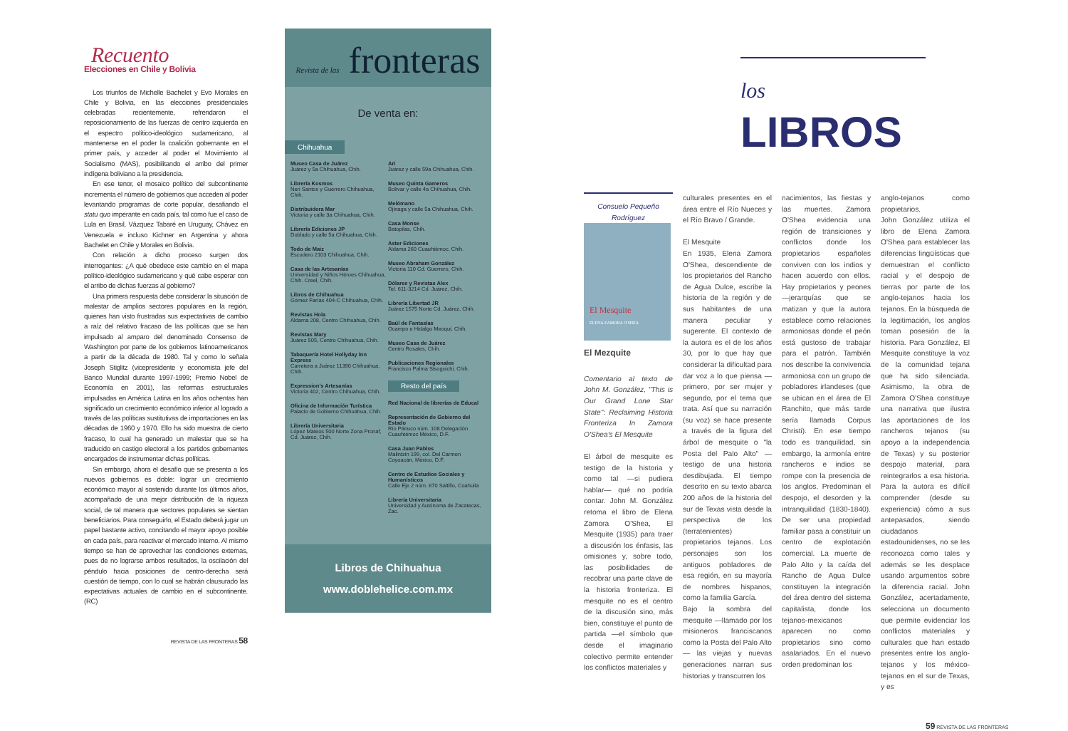Recuento
Elecciones en Chile y Bolivia
Los triunfos de Michelle Bachelet y Evo Morales en Chile y Bolivia, en las elecciones presidenciales celebradas recientemente, refrendaron el reposicionamiento de las fuerzas de centro izquierda en el espectro político-ideológico sudamericano, al mantenerse en el poder la coalición gobernante en el primer país, y acceder al poder el Movimiento al Socialismo (MAS), posibilitando el arribo del primer indígena boliviano a la presidencia.
En ese tenor, el mosaico político del subcontinente incrementa el número de gobiernos que acceden al poder levantando programas de corte popular, desafiando el statu quo imperante en cada país, tal como fue el caso de Lula en Brasil, Vázquez Tabaré en Uruguay, Chávez en Venezuela e incluso Kichner en Argentina y ahora Bachelet en Chile y Morales en Bolivia.
Con relación a dicho proceso surgen dos interrogantes: ¿A qué obedece este cambio en el mapa político-ideológico sudamericano y qué cabe esperar con el arribo de dichas fuerzas al gobierno?
Una primera respuesta debe considerar la situación de malestar de amplios sectores populares en la región, quienes han visto frustradas sus expectativas de cambio a raíz del relativo fracaso de las políticas que se han impulsado al amparo del denominado Consenso de Washington por parte de los gobiernos latinoamericanos a partir de la década de 1980. Tal y como lo señala Joseph Stiglitz (vicepresidente y economista jefe del Banco Mundial durante 1997-1999; Premio Nobel de Economía en 2001), las reformas estructurales impulsadas en América Latina en los años ochentas han significado un crecimiento económico inferior al logrado a través de las políticas sustitutivas de importaciones en las décadas de 1960 y 1970. Ello ha sido muestra de cierto fracaso, lo cual ha generado un malestar que se ha traducido en castigo electoral a los partidos gobernantes encargados de instrumentar dichas políticas.
Sin embargo, ahora el desafío que se presenta a los nuevos gobiernos es doble: lograr un crecimiento económico mayor al sostenido durante los últimos años, acompañado de una mejor distribución de la riqueza social, de tal manera que sectores populares se sientan beneficiarios. Para conseguirlo, el Estado deberá jugar un papel bastante activo, concitando el mayor apoyo posible en cada país, para reactivar el mercado interno. Al mismo tiempo se han de aprovechar las condiciones externas, pues de no lograrse ambos resultados, la oscilación del péndulo hacia posiciones de centro-derecha será cuestión de tiempo, con lo cual se habrán clausurado las expectativas actuales de cambio en el subcontinente. (RC)
REVISTA DE LAS FRONTERAS 58
Revista de las fronteras
De venta en:
Chihuahua
Museo Casa de Juárez
Juárez y 5a Chihuahua, Chih.
Librería Kosmos
Neri Santos y Guerrero Chihuahua, Chih.
Distribuidora Mar
Victoria y calle 3a Chihuahua, Chih.
Librería Ediciones JP
Doblado y calle 5a Chihuahua, Chih.
Todo de Maiz
Escudero 2103 Chihuahua, Chih.
Casa de las Artesanías
Universidad y Niños Héroes Chihuahua, Chih. Creel, Chih.
Libros de Chihuahua
Gómez Farías 404-C Chihuahua, Chih.
Revistas Hola
Aldama 208, Centro Chihuahua, Chih.
Revistas Mary
Juárez 505, Centro Chihuahua, Chih.
Tabaquería Hotel Hollyday Inn Express
Carretera a Juárez 11390 Chihuahua, Chih.
Expression's Artesanías
Victoria 402, Centro Chihuahua, Chih.
Oficina de Información Turística
Palacio de Gobierno Chihuahua, Chih.
Librería Universitaria
López Mateos 500 Norte Zona Pronaf, Cd. Juárez, Chih.
Ari
Juárez y calle 59a Chihuahua, Chih.
Museo Quinta Gameros
Bolívar y calle 4a Chihuahua, Chih.
Melómano
Ojinaga y calle 5a Chihuahua, Chih.
Casa Monse
Batopilas, Chih.
Aster Ediciones
Aldama 260 Cuauhtémoc, Chih.
Museo Abraham González
Victoria 110 Cd. Guerrero, Chih.
Dólares y Revistas Alex
Tel. 611-3214 Cd. Juárez, Chih.
Librería Libertad JR
Juárez 1575 Norte Cd. Juárez, Chih.
Baúl de Fantasías
Ocampo e Hidalgo Meoqui, Chih.
Museo Casa de Juárez
Centro Rosales, Chih.
Publicaciones Regionales
Francisco Palma Sisoguichi, Chih.
Resto del país
Red Nacional de librerías de Educal
Representación de Gobierno del Estado
Río Pánuco núm. 108 Delegación Cuauhtémoc México, D.F.
Casa Juan Pablos
Malintzin 199, col. Del Carmen Coyoacán, México, D.F.
Centro de Estudios Sociales y Humanísticos
Calle Eje 2 núm. 870 Saltillo, Coahuila
Librería Universitaria
Universidad y Autónoma de Zacatecas, Zac.
Libros de Chihuahua
www.doblehelice.com.mx
los LIBROS
Consuelo Pequeño Rodríguez
El Mesquite
ELENA ZAMORA O'SHEA
El Mezquite
Comentario al texto de John M. González, "This is Our Grand Lone Star State": Reclaiming Historia Fronteriza In Zamora O'Shea's El Mesquite
El árbol de mesquite es testigo de la historia y como tal —si pudiera hablar— qué no podría contar. John M. González retoma el libro de Elena Zamora O'Shea, El Mesquite (1935) para traer a discusión los énfasis, las omisiones y, sobre todo, las posibilidades de recobrar una parte clave de la historia fronteriza. El mesquite no es el centro de la discusión sino, más bien, constituye el punto de partida —el símbolo que desde el imaginario colectivo permite entender los conflictos materiales y
culturales presentes en el área entre el Río Nueces y el Río Bravo / Grande.
El Mesquite
En 1935, Elena Zamora O'Shea, descendiente de los propietarios del Rancho de Agua Dulce, escribe la historia de la región y de sus habitantes de una manera peculiar y sugerente. El contexto de la autora es el de los años 30, por lo que hay que considerar la dificultad para dar voz a lo que piensa —primero, por ser mujer y segundo, por el tema que trata. Así que su narración (su voz) se hace presente a través de la figura del árbol de mesquite o "la Posta del Palo Alto" —testigo de una historia desdibujada. El tiempo descrito en su texto abarca 200 años de la historia del sur de Texas vista desde la perspectiva de los (terratenientes) propietarios tejanos. Los personajes son los antiguos pobladores de esa región, en su mayoría de nombres hispanos, como la familia García.
Bajo la sombra del mesquite —llamado por los misioneros franciscanos como la Posta del Palo Alto— las viejas y nuevas generaciones narran sus historias y transcurren los
nacimientos, las fiestas y las muertes. Zamora O'Shea evidencia una región de transiciones y conflictos donde los propietarios españoles conviven con los indios y hacen acuerdo con ellos. Hay propietarios y peones —jerarquías que se matizan y que la autora establece como relaciones armoniosas donde el peón está gustoso de trabajar para el patrón. También nos describe la convivencia armoniosa con un grupo de pobladores irlandeses (que se ubican en el área de El Ranchito, que más tarde sería llamada Corpus Christi). En ese tiempo todo es tranquilidad, sin embargo, la armonía entre rancheros e indios se rompe con la presencia de los anglos. Predominan el despojo, el desorden y la intranquilidad (1830-1840). De ser una propiedad familiar pasa a constituir un centro de explotación comercial. La muerte de Palo Alto y la caída del Rancho de Agua Dulce constituyen la integración del área dentro del sistema capitalista, donde los tejanos-mexicanos aparecen no como propietarios sino como asalariados. En el nuevo orden predominan los
anglo-tejanos como propietarios.
John González utiliza el libro de Elena Zamora O'Shea para establecer las diferencias lingüísticas que demuestran el conflicto racial y el despojo de tierras por parte de los anglo-tejanos hacia los tejanos. En la búsqueda de la legitimación, los anglos toman posesión de la historia. Para González, El Mesquite constituye la voz de la comunidad tejana que ha sido silenciada. Asimismo, la obra de Zamora O'Shea constituye una narrativa que ilustra las aportaciones de los rancheros tejanos (su apoyo a la independencia de Texas) y su posterior despojo material, para reintegrarlos a esa historia. Para la autora es difícil comprender (desde su experiencia) cómo a sus antepasados, siendo ciudadanos estadounidenses, no se les reconozca como tales y además se les desplace usando argumentos sobre la diferencia racial. John González, acertadamente, selecciona un documento que permite evidenciar los conflictos materiales y culturales que han estado presentes entre los anglo-tejanos y los méxico-tejanos en el sur de Texas, y es
59 REVISTA DE LAS FRONTERAS